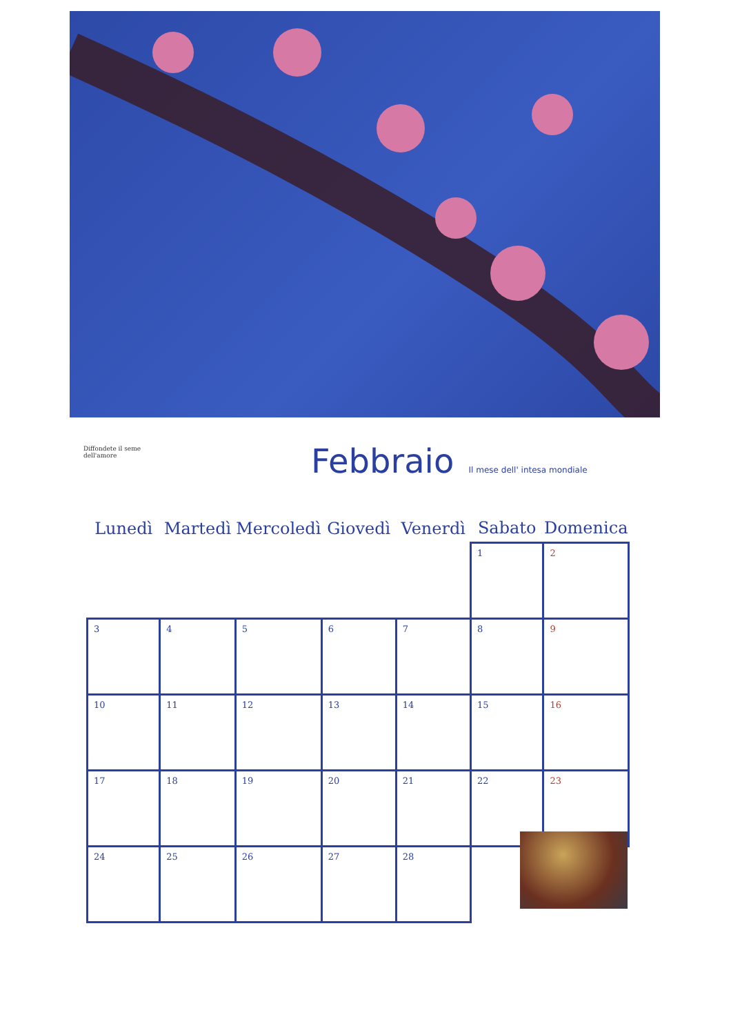Diffondete il seme dell'amore
Febbraio Il mese dell' intesa mondiale
| Lunedì | Martedì | Mercoledì | Giovedì | Venerdì | Sabato | Domenica |
| --- | --- | --- | --- | --- | --- | --- |
| | | | | | 1 | 2 |
| 3 | 4 | 5 | 6 | 7 | 8 | 9 |
| 10 | 11 | 12 | 13 | 14 | 15 | 16 |
| 17 | 18 | 19 | 20 | 21 | 22 | 23 |
| 24 | 25 | 26 | 27 | 28 | | |